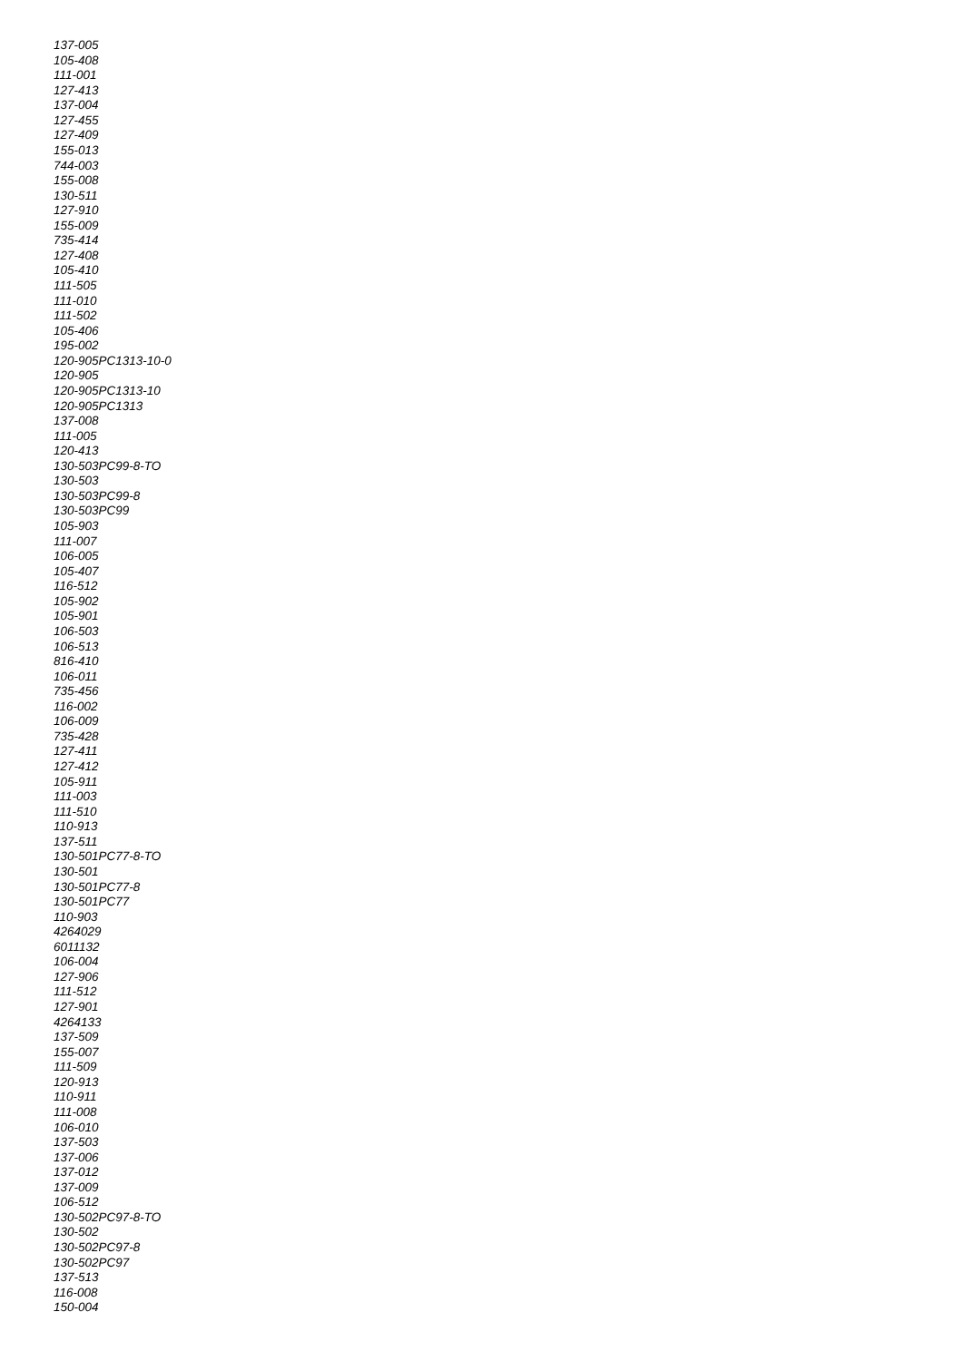137-005
105-408
111-001
127-413
137-004
127-455
127-409
155-013
744-003
155-008
130-511
127-910
155-009
735-414
127-408
105-410
111-505
111-010
111-502
105-406
195-002
120-905PC1313-10-0
120-905
120-905PC1313-10
120-905PC1313
137-008
111-005
120-413
130-503PC99-8-TO
130-503
130-503PC99-8
130-503PC99
105-903
111-007
106-005
105-407
116-512
105-902
105-901
106-503
106-513
816-410
106-011
735-456
116-002
106-009
735-428
127-411
127-412
105-911
111-003
111-510
110-913
137-511
130-501PC77-8-TO
130-501
130-501PC77-8
130-501PC77
110-903
4264029
6011132
106-004
127-906
111-512
127-901
4264133
137-509
155-007
111-509
120-913
110-911
111-008
106-010
137-503
137-006
137-012
137-009
106-512
130-502PC97-8-TO
130-502
130-502PC97-8
130-502PC97
137-513
116-008
150-004